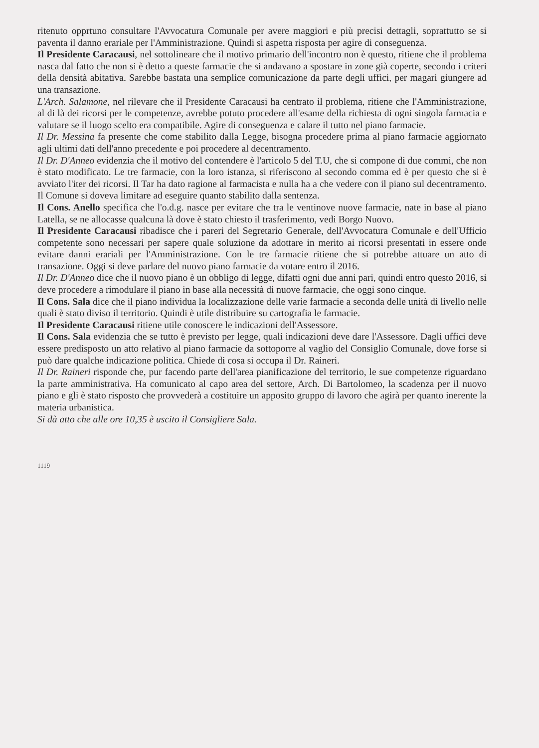ritenuto opprtuno consultare l'Avvocatura Comunale per avere maggiori e più precisi dettagli, soprattutto se si paventa il danno erariale per l'Amministrazione. Quindi si aspetta risposta per agire di conseguenza.
Il Presidente Caracausi, nel sottolineare che il motivo primario dell'incontro non è questo, ritiene che il problema nasca dal fatto che non si è detto a queste farmacie che si andavano a spostare in zone già coperte, secondo i criteri della densità abitativa. Sarebbe bastata una semplice comunicazione da parte degli uffici, per magari giungere ad una transazione.
L'Arch. Salamone, nel rilevare che il Presidente Caracausi ha centrato il problema, ritiene che l'Amministrazione, al di là dei ricorsi per le competenze, avrebbe potuto procedere all'esame della richiesta di ogni singola farmacia e valutare se il luogo scelto era compatibile. Agire di conseguenza e calare il tutto nel piano farmacie.
Il Dr. Messina fa presente che come stabilito dalla Legge, bisogna procedere prima al piano farmacie aggiornato agli ultimi dati dell'anno precedente e poi procedere al decentramento.
Il Dr. D'Anneo evidenzia che il motivo del contendere è l'articolo 5 del T.U, che si compone di due commi, che non è stato modificato. Le tre farmacie, con la loro istanza, si riferiscono al secondo comma ed è per questo che si è avviato l'iter dei ricorsi. Il Tar ha dato ragione al farmacista e nulla ha a che vedere con il piano sul decentramento. Il Comune si doveva limitare ad eseguire quanto stabilito dalla sentenza.
Il Cons. Anello specifica che l'o.d.g. nasce per evitare che tra le ventinove nuove farmacie, nate in base al piano Latella, se ne allocasse qualcuna là dove è stato chiesto il trasferimento, vedi Borgo Nuovo.
Il Presidente Caracausi ribadisce che i pareri del Segretario Generale, dell'Avvocatura Comunale e dell'Ufficio competente sono necessari per sapere quale soluzione da adottare in merito ai ricorsi presentati in essere onde evitare danni erariali per l'Amministrazione. Con le tre farmacie ritiene che si potrebbe attuare un atto di transazione. Oggi si deve parlare del nuovo piano farmacie da votare entro il 2016.
Il Dr. D'Anneo dice che il nuovo piano è un obbligo di legge, difatti ogni due anni pari, quindi entro questo 2016, si deve procedere a rimodulare il piano in base alla necessità di nuove farmacie, che oggi sono cinque.
Il Cons. Sala dice che il piano individua la localizzazione delle varie farmacie a seconda delle unità di livello nelle quali è stato diviso il territorio. Quindi è utile distribuire su cartografia le farmacie.
Il Presidente Caracausi ritiene utile conoscere le indicazioni dell'Assessore.
Il Cons. Sala evidenzia che se tutto è previsto per legge, quali indicazioni deve dare l'Assessore. Dagli uffici deve essere predisposto un atto relativo al piano farmacie da sottoporre al vaglio del Consiglio Comunale, dove forse si può dare qualche indicazione politica. Chiede di cosa si occupa il Dr. Raineri.
Il Dr. Raineri risponde che, pur facendo parte dell'area pianificazione del territorio, le sue competenze riguardano la parte amministrativa. Ha comunicato al capo area del settore, Arch. Di Bartolomeo, la scadenza per il nuovo piano e gli è stato risposto che provvederà a costituire un apposito gruppo di lavoro che agirà per quanto inerente la materia urbanistica.
Si dà atto che alle ore 10,35 è uscito il Consigliere Sala.
1119